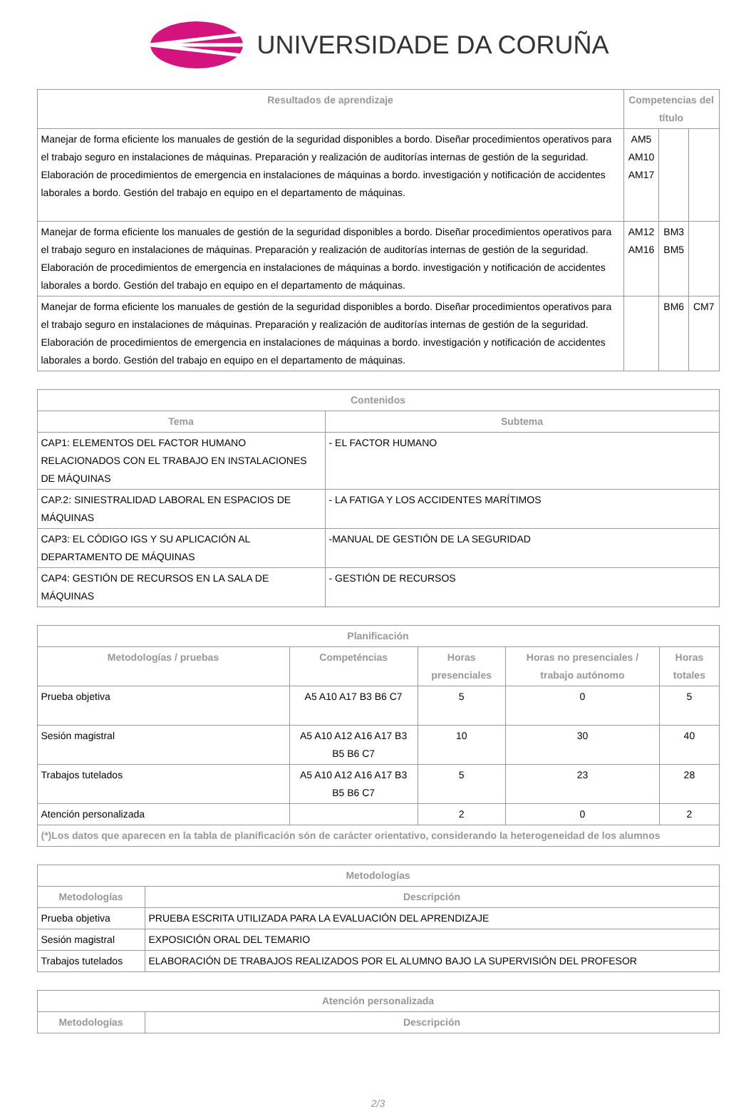UNIVERSIDADE DA CORUÑA
| Resultados de aprendizaje | Competencias del título | | |
| --- | --- | --- | --- |
| Manejar de forma eficiente los manuales de gestión de la seguridad disponibles a bordo. Diseñar procedimientos operativos para el trabajo seguro en instalaciones de máquinas. Preparación y realización de auditorías internas de gestión de la seguridad. Elaboración de procedimientos de emergencia en instalaciones de máquinas a bordo. investigación y notificación de accidentes laborales a bordo. Gestión del trabajo en equipo en el departamento de máquinas. | AM5 AM10 AM17 | | |
| Manejar de forma eficiente los manuales de gestión de la seguridad disponibles a bordo. Diseñar procedimientos operativos para el trabajo seguro en instalaciones de máquinas. Preparación y realización de auditorías internas de gestión de la seguridad. Elaboración de procedimientos de emergencia en instalaciones de máquinas a bordo. investigación y notificación de accidentes laborales a bordo. Gestión del trabajo en equipo en el departamento de máquinas. | AM12 AM16 | BM3 BM5 | |
| Manejar de forma eficiente los manuales de gestión de la seguridad disponibles a bordo. Diseñar procedimientos operativos para el trabajo seguro en instalaciones de máquinas. Preparación y realización de auditorías internas de gestión de la seguridad. Elaboración de procedimientos de emergencia en instalaciones de máquinas a bordo. investigación y notificación de accidentes laborales a bordo. Gestión del trabajo en equipo en el departamento de máquinas. | | BM6 | CM7 |
| Contenidos | |
| --- | --- |
| Tema | Subtema |
| CAP1: ELEMENTOS DEL FACTOR HUMANO RELACIONADOS CON EL TRABAJO EN INSTALACIONES DE MÁQUINAS | - EL FACTOR HUMANO |
| CAP.2: SINIESTRALIDAD LABORAL EN ESPACIOS DE MÁQUINAS | - LA FATIGA Y LOS ACCIDENTES MARÍTIMOS |
| CAP3: EL CÓDIGO IGS Y SU APLICACIÓN AL DEPARTAMENTO DE MÁQUINAS | -MANUAL DE GESTIÓN DE LA SEGURIDAD |
| CAP4: GESTIÓN DE RECURSOS EN LA SALA DE MÁQUINAS | - GESTIÓN DE RECURSOS |
| Planificación | | | | |
| --- | --- | --- | --- | --- |
| Metodologías / pruebas | Competéncias | Horas presenciales | Horas no presenciales / trabajo autónomo | Horas totales |
| Prueba objetiva | A5 A10 A17 B3 B6 C7 | 5 | 0 | 5 |
| Sesión magistral | A5 A10 A12 A16 A17 B3 B5 B6 C7 | 10 | 30 | 40 |
| Trabajos tutelados | A5 A10 A12 A16 A17 B3 B5 B6 C7 | 5 | 23 | 28 |
| Atención personalizada | | 2 | 0 | 2 |
| (*)Los datos que aparecen en la tabla de planificación són de carácter orientativo, considerando la heterogeneidad de los alumnos | | | | |
| Metodologías | |
| --- | --- |
| Metodologías | Descripción |
| Prueba objetiva | PRUEBA ESCRITA UTILIZADA PARA LA EVALUACIÓN DEL APRENDIZAJE |
| Sesión magistral | EXPOSICIÓN ORAL DEL TEMARIO |
| Trabajos tutelados | ELABORACIÓN DE TRABAJOS REALIZADOS POR EL ALUMNO BAJO LA SUPERVISIÓN DEL PROFESOR |
| Atención personalizada | |
| --- | --- |
| Metodologías | Descripción |
2/3